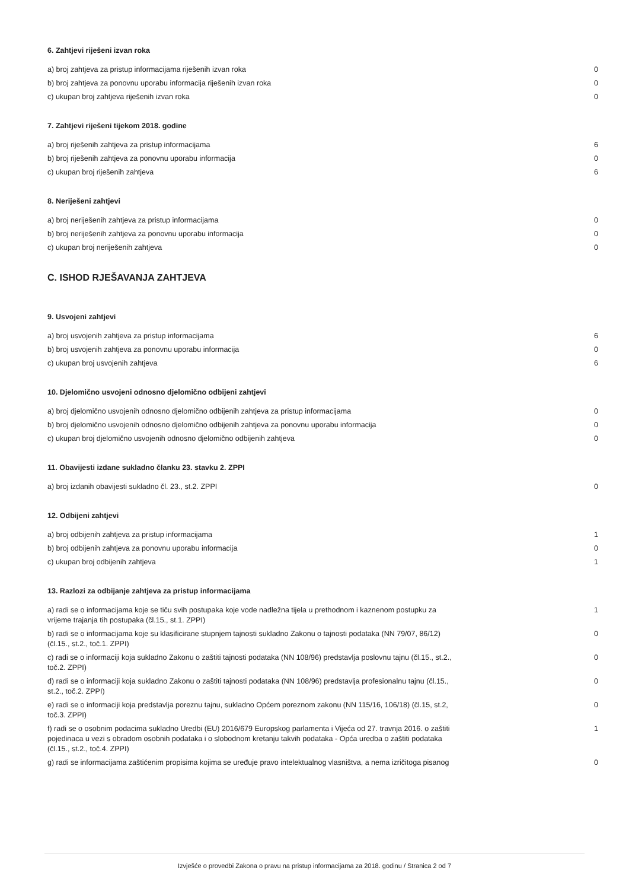6. Zahtjevi riješeni izvan roka
| a) broj zahtjeva za pristup informacijama riješenih izvan roka | 0 |
| b) broj zahtjeva za ponovnu uporabu informacija riješenih izvan roka | 0 |
| c) ukupan broj zahtjeva riješenih izvan roka | 0 |
7. Zahtjevi riješeni tijekom 2018. godine
| a) broj riješenih zahtjeva za pristup informacijama | 6 |
| b) broj riješenih zahtjeva za ponovnu uporabu informacija | 0 |
| c) ukupan broj riješenih zahtjeva | 6 |
8. Neriješeni zahtjevi
| a) broj neriješenih zahtjeva za pristup informacijama | 0 |
| b) broj neriješenih zahtjeva za ponovnu uporabu informacija | 0 |
| c) ukupan broj neriješenih zahtjeva | 0 |
C. ISHOD RJEŠAVANJA ZAHTJEVA
9. Usvojeni zahtjevi
| a) broj usvojenih zahtjeva za pristup informacijama | 6 |
| b) broj usvojenih zahtjeva za ponovnu uporabu informacija | 0 |
| c) ukupan broj usvojenih zahtjeva | 6 |
10. Djelomično usvojeni odnosno djelomično odbijeni zahtjevi
| a) broj djelomično usvojenih odnosno djelomično odbijenih zahtjeva za pristup informacijama | 0 |
| b) broj djelomično usvojenih odnosno djelomično odbijenih zahtjeva za ponovnu uporabu informacija | 0 |
| c) ukupan broj djelomično usvojenih odnosno djelomično odbijenih zahtjeva | 0 |
11. Obavijesti izdane sukladno članku 23. stavku 2. ZPPI
| a) broj izdanih obavijesti sukladno čl. 23., st.2. ZPPI | 0 |
12. Odbijeni zahtjevi
| a) broj odbijenih zahtjeva za pristup informacijama | 1 |
| b) broj odbijenih zahtjeva za ponovnu uporabu informacija | 0 |
| c) ukupan broj odbijenih zahtjeva | 1 |
13. Razlozi za odbijanje zahtjeva za pristup informacijama
| a) radi se o informacijama koje se tiču svih postupaka koje vode nadležna tijela u prethodnom i kaznenom postupku za vrijeme trajanja tih postupaka (čl.15., st.1. ZPPI) | 1 |
| b) radi se o informacijama koje su klasificirane stupnjem tajnosti sukladno Zakonu o tajnosti podataka (NN 79/07, 86/12) (čl.15., st.2., toč.1. ZPPI) | 0 |
| c) radi se o informaciji koja sukladno Zakonu o zaštiti tajnosti podataka (NN 108/96) predstavlja poslovnu tajnu (čl.15., st.2., toč.2. ZPPI) | 0 |
| d) radi se o informaciji koja sukladno Zakonu o zaštiti tajnosti podataka (NN 108/96) predstavlja profesionalnu tajnu (čl.15., st.2., toč.2. ZPPI) | 0 |
| e) radi se o informaciji koja predstavlja poreznu tajnu, sukladno Općem poreznom zakonu (NN 115/16, 106/18) (čl.15, st.2, toč.3. ZPPI) | 0 |
| f) radi se o osobnim podacima sukladno Uredbi (EU) 2016/679 Europskog parlamenta i Vijeća od 27. travnja 2016. o zaštiti pojedinaca u vezi s obradom osobnih podataka i o slobodnom kretanju takvih podataka - Opća uredba o zaštiti podataka (čl.15., st.2., toč.4. ZPPI) | 1 |
| g) radi se informacijama zaštićenim propisima kojima se uređuje pravo intelektualnog vlasništva, a nema izričitoga pisanog | 0 |
Izvješće o provedbi Zakona o pravu na pristup informacijama za 2018. godinu / Stranica 2 od 7